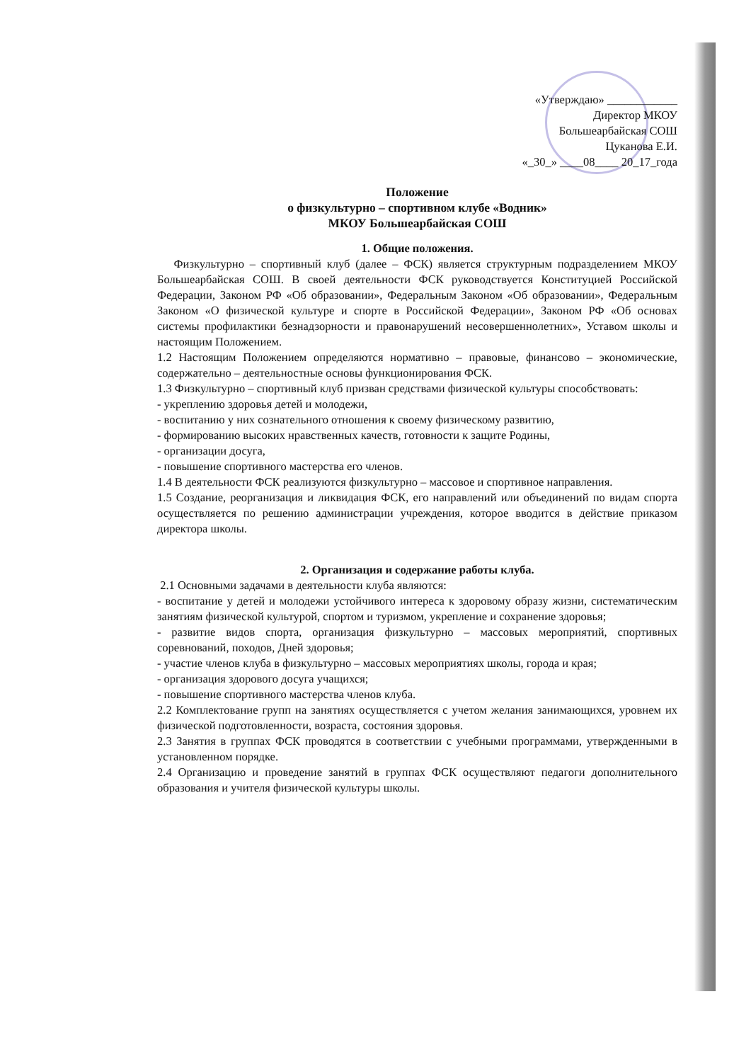«Утверждаю» ____________
Директор МКОУ
Большеарбайская СОШ
Цуканова Е.И.
«_30_» ____08____ 20_17_года
Положение
о физкультурно – спортивном клубе «Водник»
МКОУ Большеарбайская СОШ
1. Общие положения.
Физкультурно – спортивный клуб (далее – ФСК) является структурным подразделением МКОУ Большеарбайская СОШ. В своей деятельности ФСК руководствуется Конституцией Российской Федерации, Законом РФ «Об образовании», Федеральным Законом «Об образовании», Федеральным Законом «О физической культуре и спорте в Российской Федерации», Законом РФ «Об основах системы профилактики безнадзорности и правонарушений несовершеннолетних», Уставом школы и настоящим Положением.
1.2 Настоящим Положением определяются нормативно – правовые, финансово – экономические, содержательно – деятельностные основы функционирования ФСК.
1.3 Физкультурно – спортивный клуб призван средствами физической культуры способствовать:
- укреплению здоровья детей и молодежи,
- воспитанию у них сознательного отношения к своему физическому развитию,
- формированию высоких нравственных качеств, готовности к защите Родины,
- организации досуга,
- повышение спортивного мастерства его членов.
1.4 В деятельности ФСК реализуются физкультурно – массовое и спортивное направления.
1.5 Создание, реорганизация и ликвидация ФСК, его направлений или объединений по видам спорта осуществляется по решению администрации учреждения, которое вводится в действие приказом директора школы.
2. Организация и содержание работы клуба.
2.1 Основными задачами в деятельности клуба являются:
- воспитание у детей и молодежи устойчивого интереса к здоровому образу жизни, систематическим занятиям физической культурой, спортом и туризмом, укрепление и сохранение здоровья;
- развитие видов спорта, организация физкультурно – массовых мероприятий, спортивных соревнований, походов, Дней здоровья;
- участие членов клуба в физкультурно – массовых мероприятиях школы, города и края;
- организация здорового досуга учащихся;
- повышение спортивного мастерства членов клуба.
2.2 Комплектование групп на занятиях осуществляется с учетом желания занимающихся, уровнем их физической подготовленности, возраста, состояния здоровья.
2.3 Занятия в группах ФСК проводятся в соответствии с учебными программами, утвержденными в установленном порядке.
2.4 Организацию и проведение занятий в группах ФСК осуществляют педагоги дополнительного образования и учителя физической культуры школы.